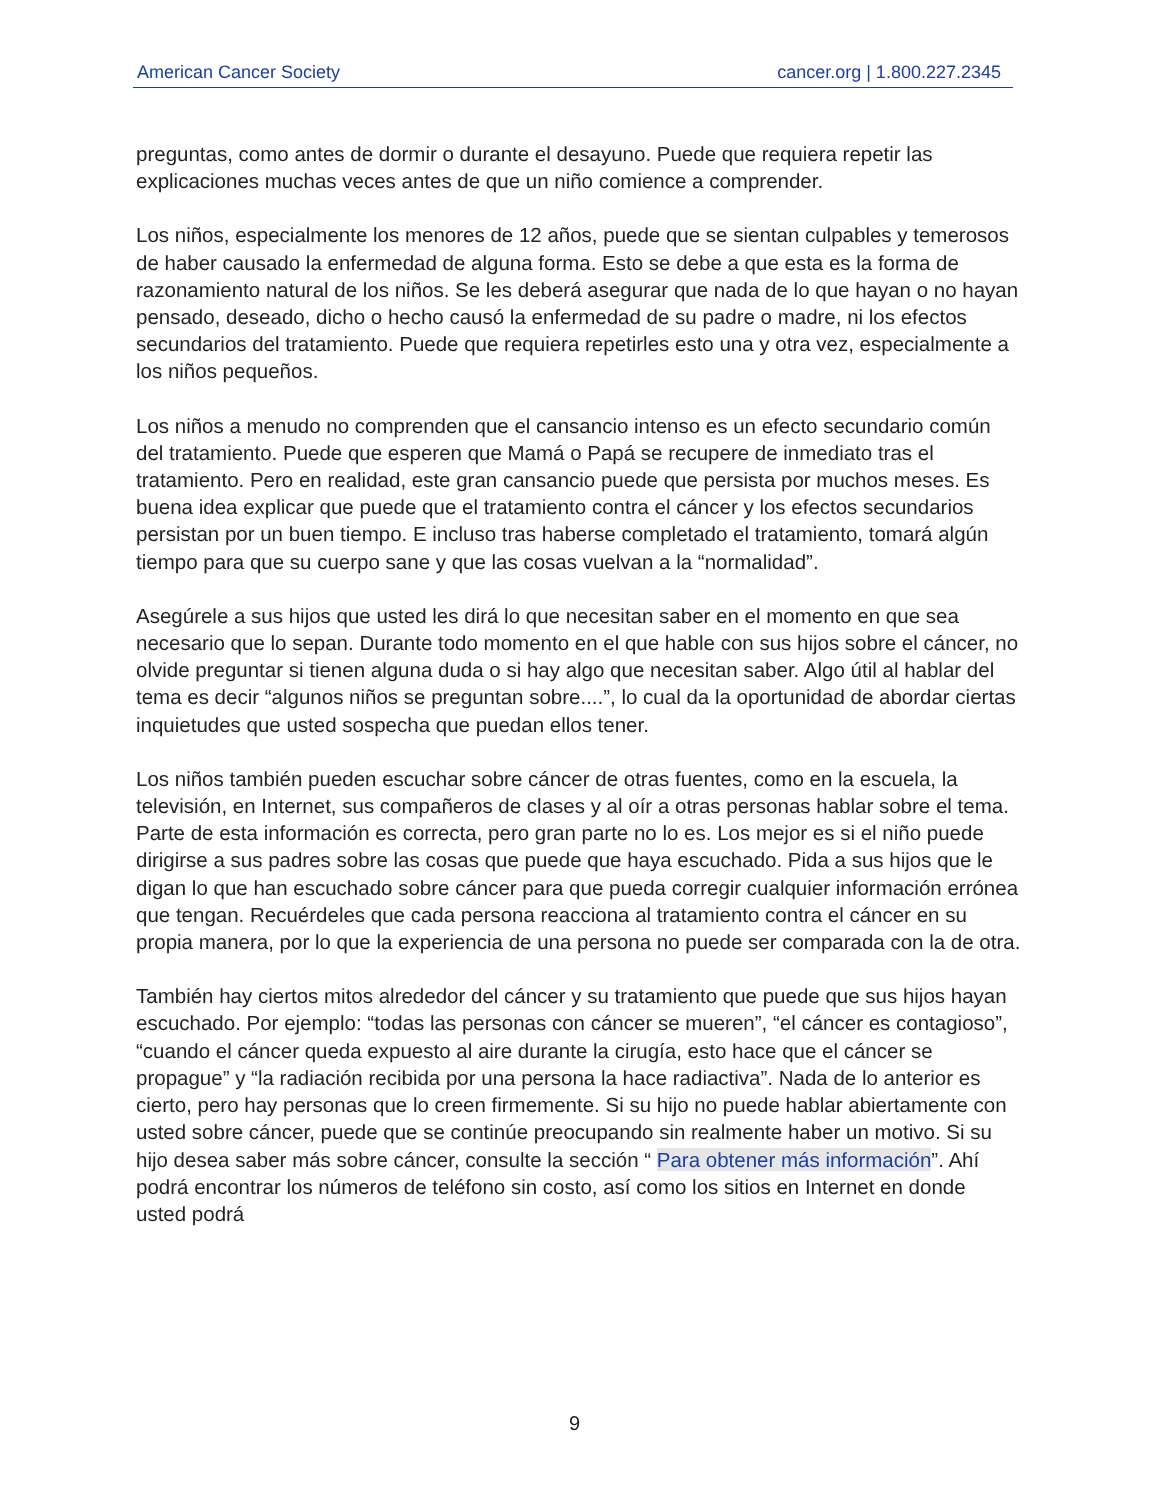American Cancer Society cancer.org | 1.800.227.2345
preguntas, como antes de dormir o durante el desayuno. Puede que requiera repetir las explicaciones muchas veces antes de que un niño comience a comprender.
Los niños, especialmente los menores de 12 años, puede que se sientan culpables y temerosos de haber causado la enfermedad de alguna forma. Esto se debe a que esta es la forma de razonamiento natural de los niños. Se les deberá asegurar que nada de lo que hayan o no hayan pensado, deseado, dicho o hecho causó la enfermedad de su padre o madre, ni los efectos secundarios del tratamiento. Puede que requiera repetirles esto una y otra vez, especialmente a los niños pequeños.
Los niños a menudo no comprenden que el cansancio intenso es un efecto secundario común del tratamiento. Puede que esperen que Mamá o Papá se recupere de inmediato tras el tratamiento. Pero en realidad, este gran cansancio puede que persista por muchos meses. Es buena idea explicar que puede que el tratamiento contra el cáncer y los efectos secundarios persistan por un buen tiempo. E incluso tras haberse completado el tratamiento, tomará algún tiempo para que su cuerpo sane y que las cosas vuelvan a la “normalidad”.
Asegúrele a sus hijos que usted les dirá lo que necesitan saber en el momento en que sea necesario que lo sepan. Durante todo momento en el que hable con sus hijos sobre el cáncer, no olvide preguntar si tienen alguna duda o si hay algo que necesitan saber. Algo útil al hablar del tema es decir “algunos niños se preguntan sobre....”, lo cual da la oportunidad de abordar ciertas inquietudes que usted sospecha que puedan ellos tener.
Los niños también pueden escuchar sobre cáncer de otras fuentes, como en la escuela, la televisión, en Internet, sus compañeros de clases y al oír a otras personas hablar sobre el tema. Parte de esta información es correcta, pero gran parte no lo es. Los mejor es si el niño puede dirigirse a sus padres sobre las cosas que puede que haya escuchado. Pida a sus hijos que le digan lo que han escuchado sobre cáncer para que pueda corregir cualquier información errónea que tengan. Recuérdeles que cada persona reacciona al tratamiento contra el cáncer en su propia manera, por lo que la experiencia de una persona no puede ser comparada con la de otra.
También hay ciertos mitos alrededor del cáncer y su tratamiento que puede que sus hijos hayan escuchado. Por ejemplo: “todas las personas con cáncer se mueren”, “el cáncer es contagioso”, “cuando el cáncer queda expuesto al aire durante la cirugía, esto hace que el cáncer se propague” y “la radiación recibida por una persona la hace radiactiva”. Nada de lo anterior es cierto, pero hay personas que lo creen firmemente. Si su hijo no puede hablar abiertamente con usted sobre cáncer, puede que se continúe preocupando sin realmente haber un motivo. Si su hijo desea saber más sobre cáncer, consulte la sección “ Para obtener más información”. Ahí podrá encontrar los números de teléfono sin costo, así como los sitios en Internet en donde usted podrá
9